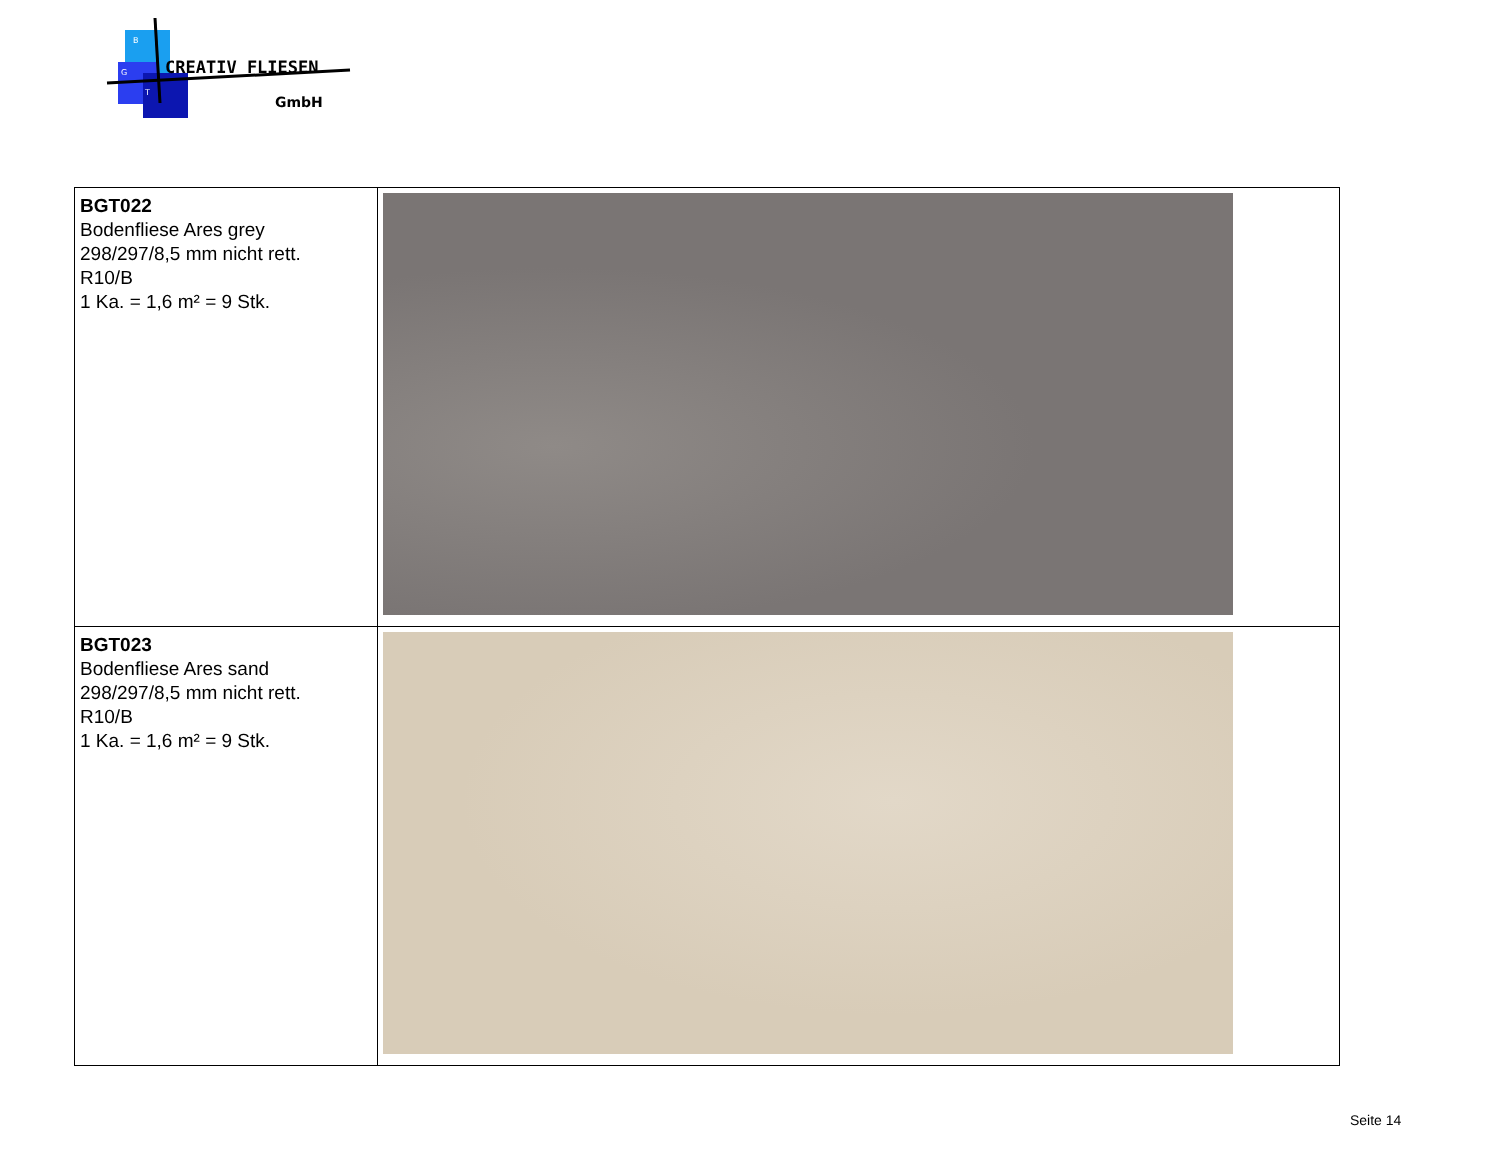B
G
T
CREATIV FLIESEN
GmbH
| BGT022 Bodenfliese Ares grey 298/297/8,5 mm nicht rett. R10/B 1 Ka. = 1,6 m² = 9 Stk. | |
| BGT023 Bodenfliese Ares sand 298/297/8,5 mm nicht rett. R10/B 1 Ka. = 1,6 m² = 9 Stk. | |
Seite 14